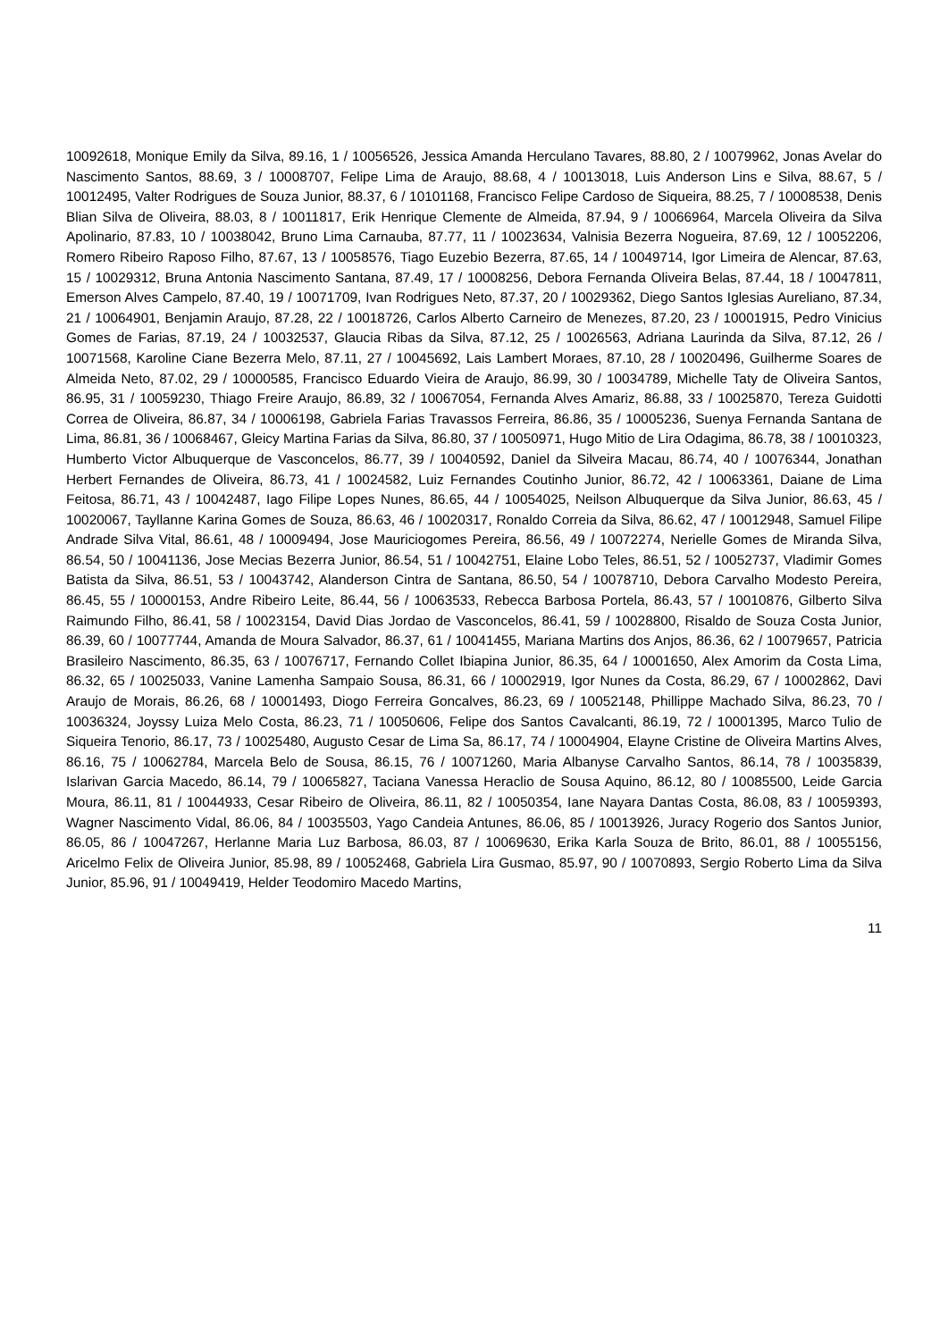10092618, Monique Emily da Silva, 89.16, 1 / 10056526, Jessica Amanda Herculano Tavares, 88.80, 2 / 10079962, Jonas Avelar do Nascimento Santos, 88.69, 3 / 10008707, Felipe Lima de Araujo, 88.68, 4 / 10013018, Luis Anderson Lins e Silva, 88.67, 5 / 10012495, Valter Rodrigues de Souza Junior, 88.37, 6 / 10101168, Francisco Felipe Cardoso de Siqueira, 88.25, 7 / 10008538, Denis Blian Silva de Oliveira, 88.03, 8 / 10011817, Erik Henrique Clemente de Almeida, 87.94, 9 / 10066964, Marcela Oliveira da Silva Apolinario, 87.83, 10 / 10038042, Bruno Lima Carnauba, 87.77, 11 / 10023634, Valnisia Bezerra Nogueira, 87.69, 12 / 10052206, Romero Ribeiro Raposo Filho, 87.67, 13 / 10058576, Tiago Euzebio Bezerra, 87.65, 14 / 10049714, Igor Limeira de Alencar, 87.63, 15 / 10029312, Bruna Antonia Nascimento Santana, 87.49, 17 / 10008256, Debora Fernanda Oliveira Belas, 87.44, 18 / 10047811, Emerson Alves Campelo, 87.40, 19 / 10071709, Ivan Rodrigues Neto, 87.37, 20 / 10029362, Diego Santos Iglesias Aureliano, 87.34, 21 / 10064901, Benjamin Araujo, 87.28, 22 / 10018726, Carlos Alberto Carneiro de Menezes, 87.20, 23 / 10001915, Pedro Vinicius Gomes de Farias, 87.19, 24 / 10032537, Glaucia Ribas da Silva, 87.12, 25 / 10026563, Adriana Laurinda da Silva, 87.12, 26 / 10071568, Karoline Ciane Bezerra Melo, 87.11, 27 / 10045692, Lais Lambert Moraes, 87.10, 28 / 10020496, Guilherme Soares de Almeida Neto, 87.02, 29 / 10000585, Francisco Eduardo Vieira de Araujo, 86.99, 30 / 10034789, Michelle Taty de Oliveira Santos, 86.95, 31 / 10059230, Thiago Freire Araujo, 86.89, 32 / 10067054, Fernanda Alves Amariz, 86.88, 33 / 10025870, Tereza Guidotti Correa de Oliveira, 86.87, 34 / 10006198, Gabriela Farias Travassos Ferreira, 86.86, 35 / 10005236, Suenya Fernanda Santana de Lima, 86.81, 36 / 10068467, Gleicy Martina Farias da Silva, 86.80, 37 / 10050971, Hugo Mitio de Lira Odagima, 86.78, 38 / 10010323, Humberto Victor Albuquerque de Vasconcelos, 86.77, 39 / 10040592, Daniel da Silveira Macau, 86.74, 40 / 10076344, Jonathan Herbert Fernandes de Oliveira, 86.73, 41 / 10024582, Luiz Fernandes Coutinho Junior, 86.72, 42 / 10063361, Daiane de Lima Feitosa, 86.71, 43 / 10042487, Iago Filipe Lopes Nunes, 86.65, 44 / 10054025, Neilson Albuquerque da Silva Junior, 86.63, 45 / 10020067, Tayllanne Karina Gomes de Souza, 86.63, 46 / 10020317, Ronaldo Correia da Silva, 86.62, 47 / 10012948, Samuel Filipe Andrade Silva Vital, 86.61, 48 / 10009494, Jose Mauriciogomes Pereira, 86.56, 49 / 10072274, Nerielle Gomes de Miranda Silva, 86.54, 50 / 10041136, Jose Mecias Bezerra Junior, 86.54, 51 / 10042751, Elaine Lobo Teles, 86.51, 52 / 10052737, Vladimir Gomes Batista da Silva, 86.51, 53 / 10043742, Alanderson Cintra de Santana, 86.50, 54 / 10078710, Debora Carvalho Modesto Pereira, 86.45, 55 / 10000153, Andre Ribeiro Leite, 86.44, 56 / 10063533, Rebecca Barbosa Portela, 86.43, 57 / 10010876, Gilberto Silva Raimundo Filho, 86.41, 58 / 10023154, David Dias Jordao de Vasconcelos, 86.41, 59 / 10028800, Risaldo de Souza Costa Junior, 86.39, 60 / 10077744, Amanda de Moura Salvador, 86.37, 61 / 10041455, Mariana Martins dos Anjos, 86.36, 62 / 10079657, Patricia Brasileiro Nascimento, 86.35, 63 / 10076717, Fernando Collet Ibiapina Junior, 86.35, 64 / 10001650, Alex Amorim da Costa Lima, 86.32, 65 / 10025033, Vanine Lamenha Sampaio Sousa, 86.31, 66 / 10002919, Igor Nunes da Costa, 86.29, 67 / 10002862, Davi Araujo de Morais, 86.26, 68 / 10001493, Diogo Ferreira Goncalves, 86.23, 69 / 10052148, Phillippe Machado Silva, 86.23, 70 / 10036324, Joyssy Luiza Melo Costa, 86.23, 71 / 10050606, Felipe dos Santos Cavalcanti, 86.19, 72 / 10001395, Marco Tulio de Siqueira Tenorio, 86.17, 73 / 10025480, Augusto Cesar de Lima Sa, 86.17, 74 / 10004904, Elayne Cristine de Oliveira Martins Alves, 86.16, 75 / 10062784, Marcela Belo de Sousa, 86.15, 76 / 10071260, Maria Albanyse Carvalho Santos, 86.14, 78 / 10035839, Islarivan Garcia Macedo, 86.14, 79 / 10065827, Taciana Vanessa Heraclio de Sousa Aquino, 86.12, 80 / 10085500, Leide Garcia Moura, 86.11, 81 / 10044933, Cesar Ribeiro de Oliveira, 86.11, 82 / 10050354, Iane Nayara Dantas Costa, 86.08, 83 / 10059393, Wagner Nascimento Vidal, 86.06, 84 / 10035503, Yago Candeia Antunes, 86.06, 85 / 10013926, Juracy Rogerio dos Santos Junior, 86.05, 86 / 10047267, Herlanne Maria Luz Barbosa, 86.03, 87 / 10069630, Erika Karla Souza de Brito, 86.01, 88 / 10055156, Aricelmo Felix de Oliveira Junior, 85.98, 89 / 10052468, Gabriela Lira Gusmao, 85.97, 90 / 10070893, Sergio Roberto Lima da Silva Junior, 85.96, 91 / 10049419, Helder Teodomiro Macedo Martins,
11